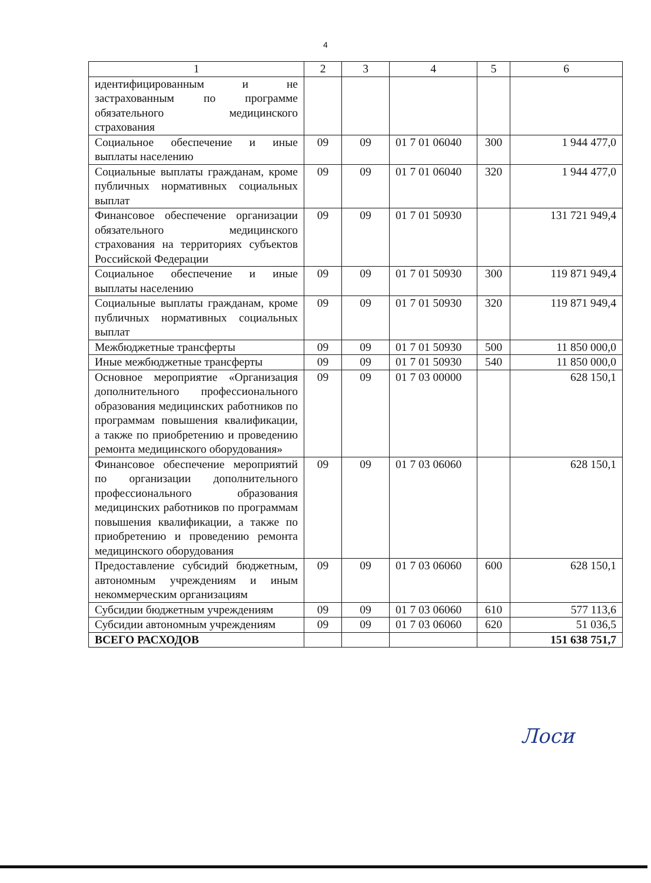4
| 1 | 2 | 3 | 4 | 5 | 6 |
| --- | --- | --- | --- | --- | --- |
| идентифицированным и не застрахованным по программе обязательного медицинского страхования | | | | | |
| Социальное обеспечение и иные выплаты населению | 09 | 09 | 01 7 01 06040 | 300 | 1 944 477,0 |
| Социальные выплаты гражданам, кроме публичных нормативных социальных выплат | 09 | 09 | 01 7 01 06040 | 320 | 1 944 477,0 |
| Финансовое обеспечение организации обязательного медицинского страхования на территориях субъектов Российской Федерации | 09 | 09 | 01 7 01 50930 | | 131 721 949,4 |
| Социальное обеспечение и иные выплаты населению | 09 | 09 | 01 7 01 50930 | 300 | 119 871 949,4 |
| Социальные выплаты гражданам, кроме публичных нормативных социальных выплат | 09 | 09 | 01 7 01 50930 | 320 | 119 871 949,4 |
| Межбюджетные трансферты | 09 | 09 | 01 7 01 50930 | 500 | 11 850 000,0 |
| Иные межбюджетные трансферты | 09 | 09 | 01 7 01 50930 | 540 | 11 850 000,0 |
| Основное мероприятие «Организация дополнительного профессионального образования медицинских работников по программам повышения квалификации, а также по приобретению и проведению ремонта медицинского оборудования» | 09 | 09 | 01 7 03 00000 | | 628 150,1 |
| Финансовое обеспечение мероприятий по организации дополнительного профессионального образования медицинских работников по программам повышения квалификации, а также по приобретению и проведению ремонта медицинского оборудования | 09 | 09 | 01 7 03 06060 | | 628 150,1 |
| Предоставление субсидий бюджетным, автономным учреждениям и иным некоммерческим организациям | 09 | 09 | 01 7 03 06060 | 600 | 628 150,1 |
| Субсидии бюджетным учреждениям | 09 | 09 | 01 7 03 06060 | 610 | 577 113,6 |
| Субсидии автономным учреждениям | 09 | 09 | 01 7 03 06060 | 620 | 51 036,5 |
| ВСЕГО РАСХОДОВ | | | | | 151 638 751,7 |
Лоси